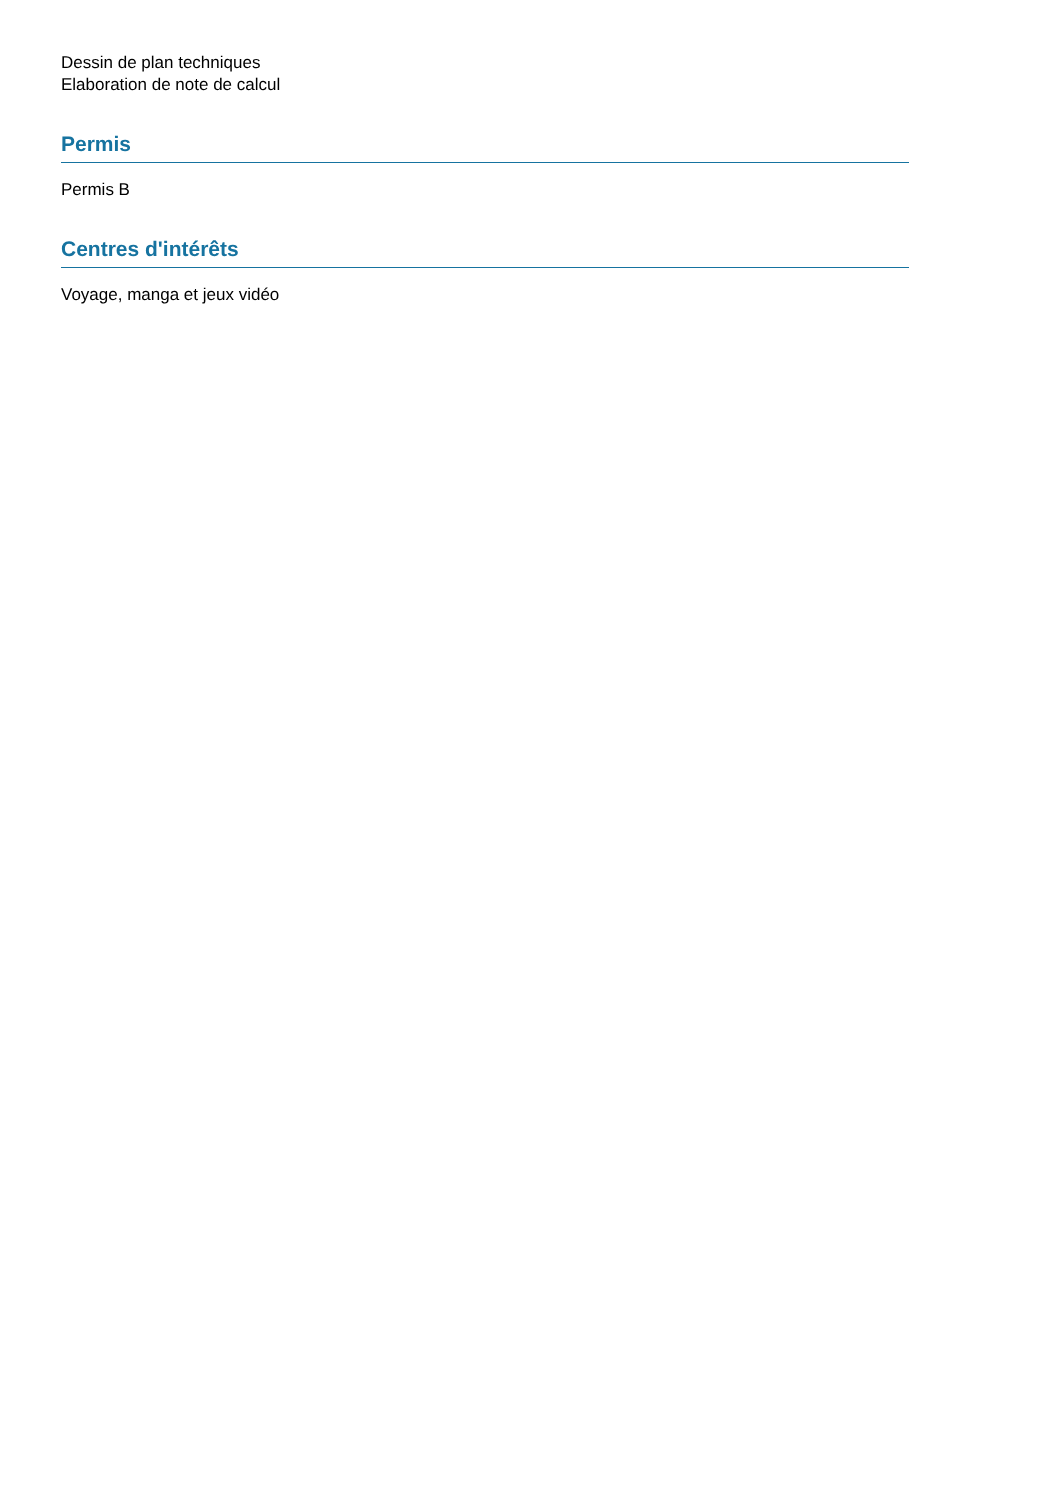Dessin de plan techniques
Elaboration de note de calcul
Permis
Permis B
Centres d'intérêts
Voyage, manga et jeux vidéo